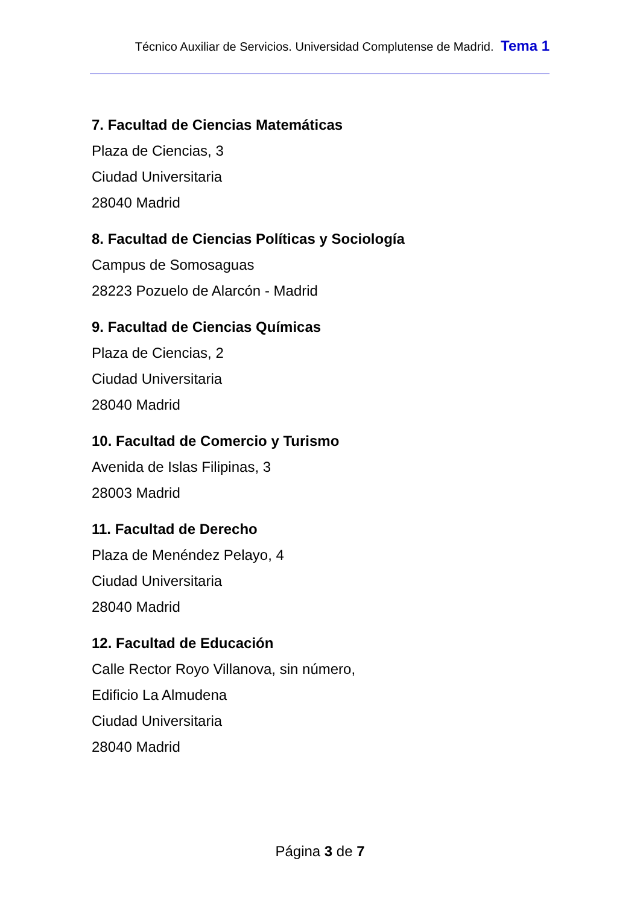Técnico Auxiliar de Servicios. Universidad Complutense de Madrid. Tema 1
7. Facultad de Ciencias Matemáticas
Plaza de Ciencias, 3
Ciudad Universitaria
28040 Madrid
8. Facultad de Ciencias Políticas y Sociología
Campus de Somosaguas
28223 Pozuelo de Alarcón - Madrid
9. Facultad de Ciencias Químicas
Plaza de Ciencias, 2
Ciudad Universitaria
28040 Madrid
10. Facultad de Comercio y Turismo
Avenida de Islas Filipinas, 3
28003 Madrid
11. Facultad de Derecho
Plaza de Menéndez Pelayo, 4
Ciudad Universitaria
28040 Madrid
12. Facultad de Educación
Calle Rector Royo Villanova, sin número,
Edificio La Almudena
Ciudad Universitaria
28040 Madrid
Página 3 de 7